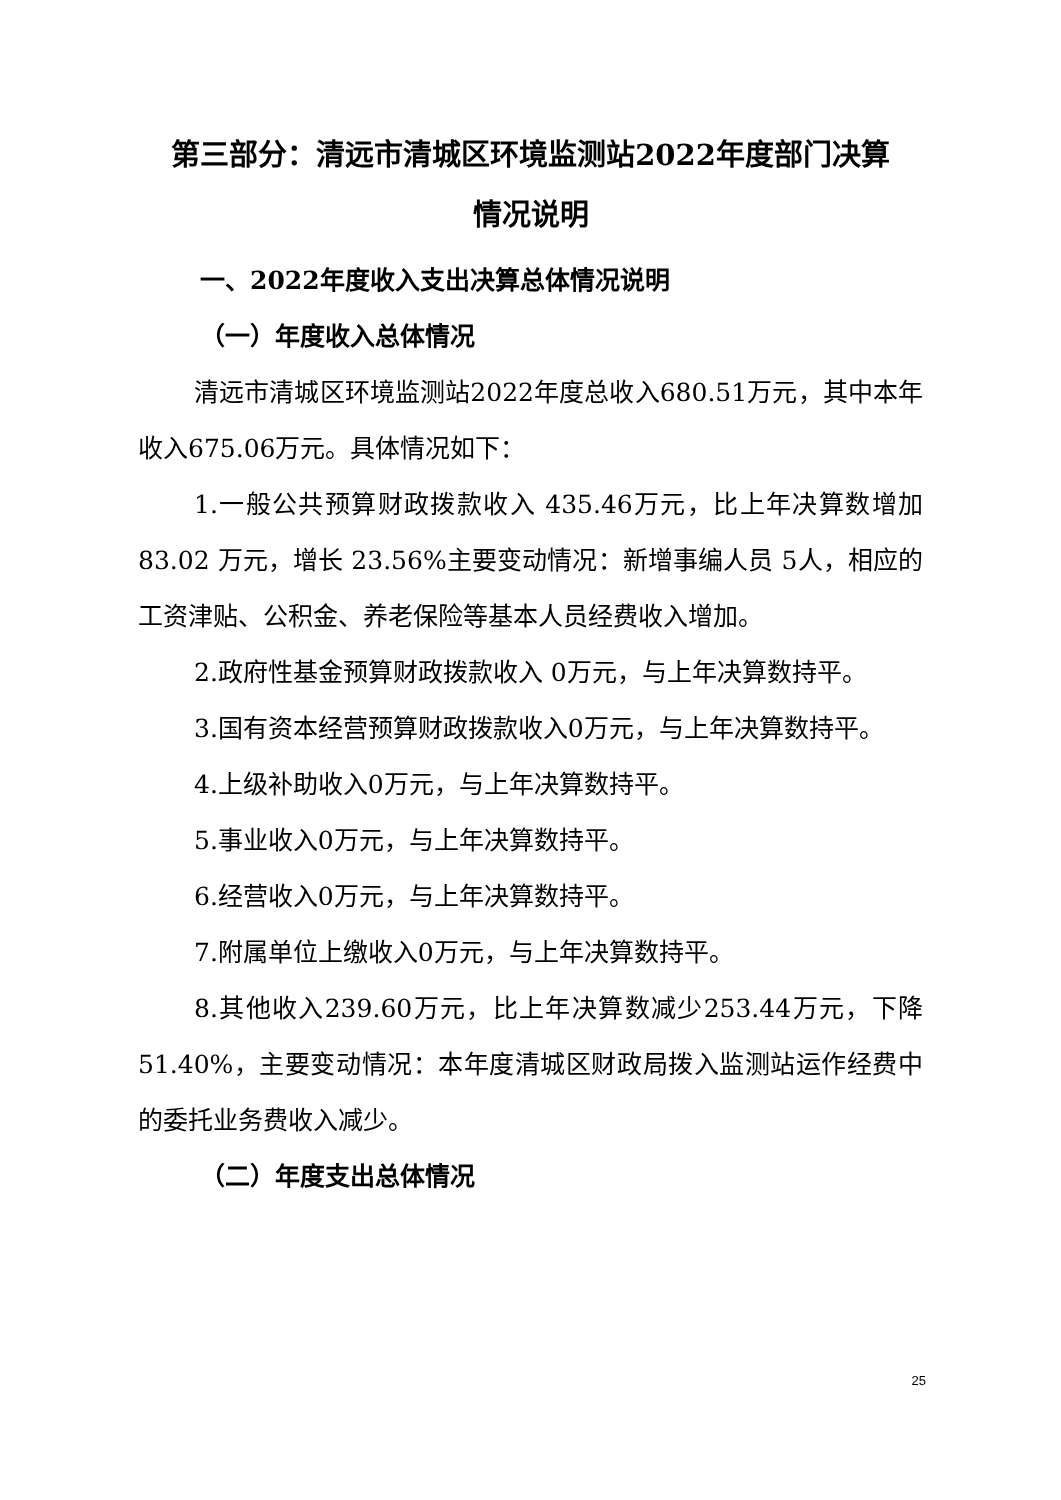第三部分：清远市清城区环境监测站2022年度部门决算
情况说明
一、2022年度收入支出决算总体情况说明
（一）年度收入总体情况
清远市清城区环境监测站2022年度总收入680.51万元，其中本年收入675.06万元。具体情况如下：
1.一般公共预算财政拨款收入 435.46万元，比上年决算数增加 83.02 万元，增长 23.56%主要变动情况：新增事编人员 5人，相应的工资津贴、公积金、养老保险等基本人员经费收入增加。
2.政府性基金预算财政拨款收入 0万元，与上年决算数持平。
3.国有资本经营预算财政拨款收入0万元，与上年决算数持平。
4.上级补助收入0万元，与上年决算数持平。
5.事业收入0万元，与上年决算数持平。
6.经营收入0万元，与上年决算数持平。
7.附属单位上缴收入0万元，与上年决算数持平。
8.其他收入239.60万元，比上年决算数减少253.44万元，下降 51.40%，主要变动情况：本年度清城区财政局拨入监测站运作经费中的委托业务费收入减少。
（二）年度支出总体情况
25